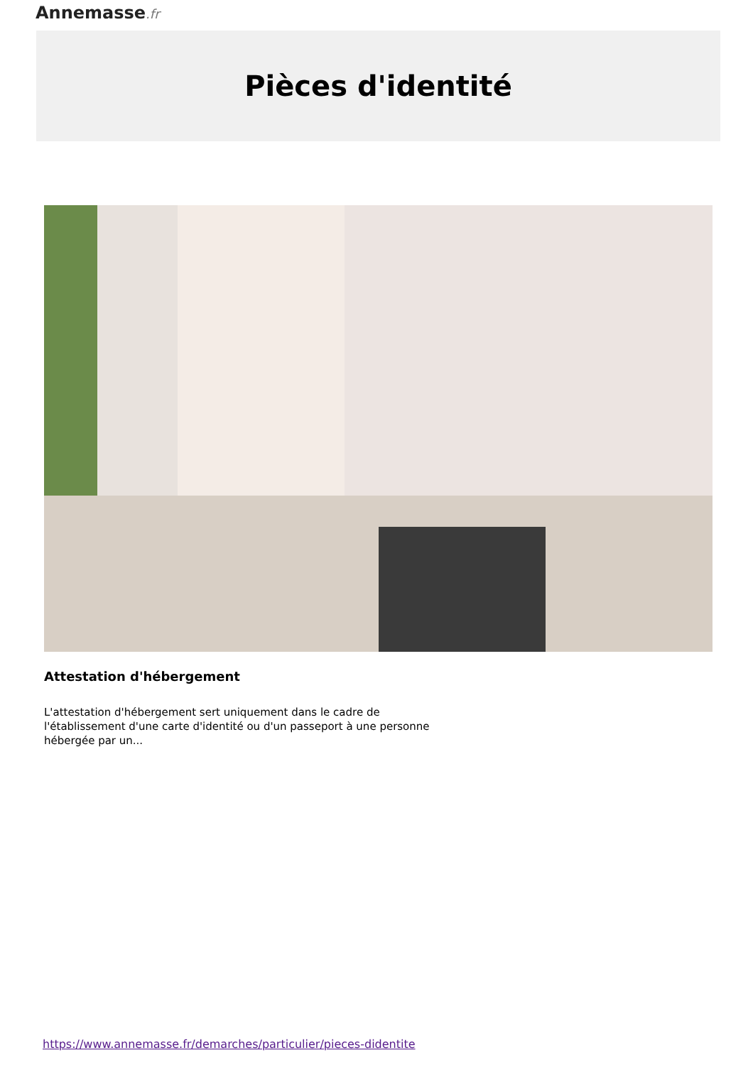Annemasse.fr
Pièces d'identité
Attestation d'hébergement
L'attestation d'hébergement sert uniquement dans le cadre de l'établissement d'une carte d'identité ou d'un passeport à une personne hébergée par un...
https://www.annemasse.fr/demarches/particulier/pieces-didentite